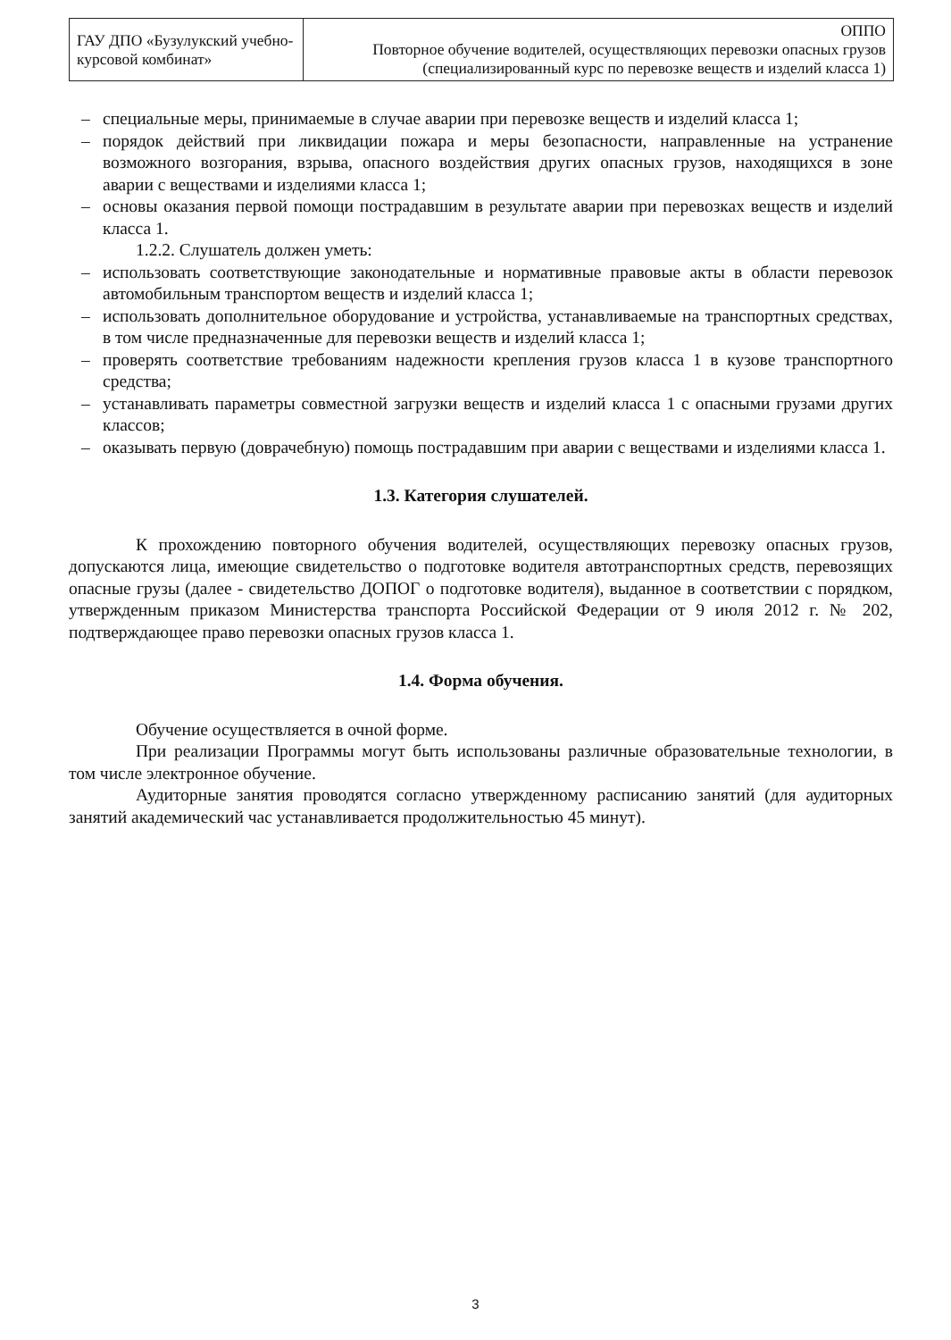| ГАУ ДПО «Бузулукский учебно-курсовой комбинат» | ОППО Повторное обучение водителей, осуществляющих перевозки опасных грузов (специализированный курс по перевозке веществ и изделий класса 1) |
– специальные меры, принимаемые в случае аварии при перевозке веществ и изделий класса 1;
– порядок действий при ликвидации пожара и меры безопасности, направленные на устранение возможного возгорания, взрыва, опасного воздействия других опасных грузов, находящихся в зоне аварии с веществами и изделиями класса 1;
– основы оказания первой помощи пострадавшим в результате аварии при перевозках веществ и изделий класса 1.
1.2.2. Слушатель должен уметь:
– использовать соответствующие законодательные и нормативные правовые акты в области перевозок автомобильным транспортом веществ и изделий класса 1;
– использовать дополнительное оборудование и устройства, устанавливаемые на транспортных средствах, в том числе предназначенные для перевозки веществ и изделий класса 1;
– проверять соответствие требованиям надежности крепления грузов класса 1 в кузове транспортного средства;
– устанавливать параметры совместной загрузки веществ и изделий класса 1 с опасными грузами других классов;
– оказывать первую (доврачебную) помощь пострадавшим при аварии с веществами и изделиями класса 1.
1.3. Категория слушателей.
К прохождению повторного обучения водителей, осуществляющих перевозку опасных грузов, допускаются лица, имеющие свидетельство о подготовке водителя автотранспортных средств, перевозящих опасные грузы (далее - свидетельство ДОПОГ о подготовке водителя), выданное в соответствии с порядком, утвержденным приказом Министерства транспорта Российской Федерации от 9 июля 2012 г. № 202, подтверждающее право перевозки опасных грузов класса 1.
1.4. Форма обучения.
Обучение осуществляется в очной форме.
При реализации Программы могут быть использованы различные образовательные технологии, в том числе электронное обучение.
Аудиторные занятия проводятся согласно утвержденному расписанию занятий (для аудиторных занятий академический час устанавливается продолжительностью 45 минут).
3